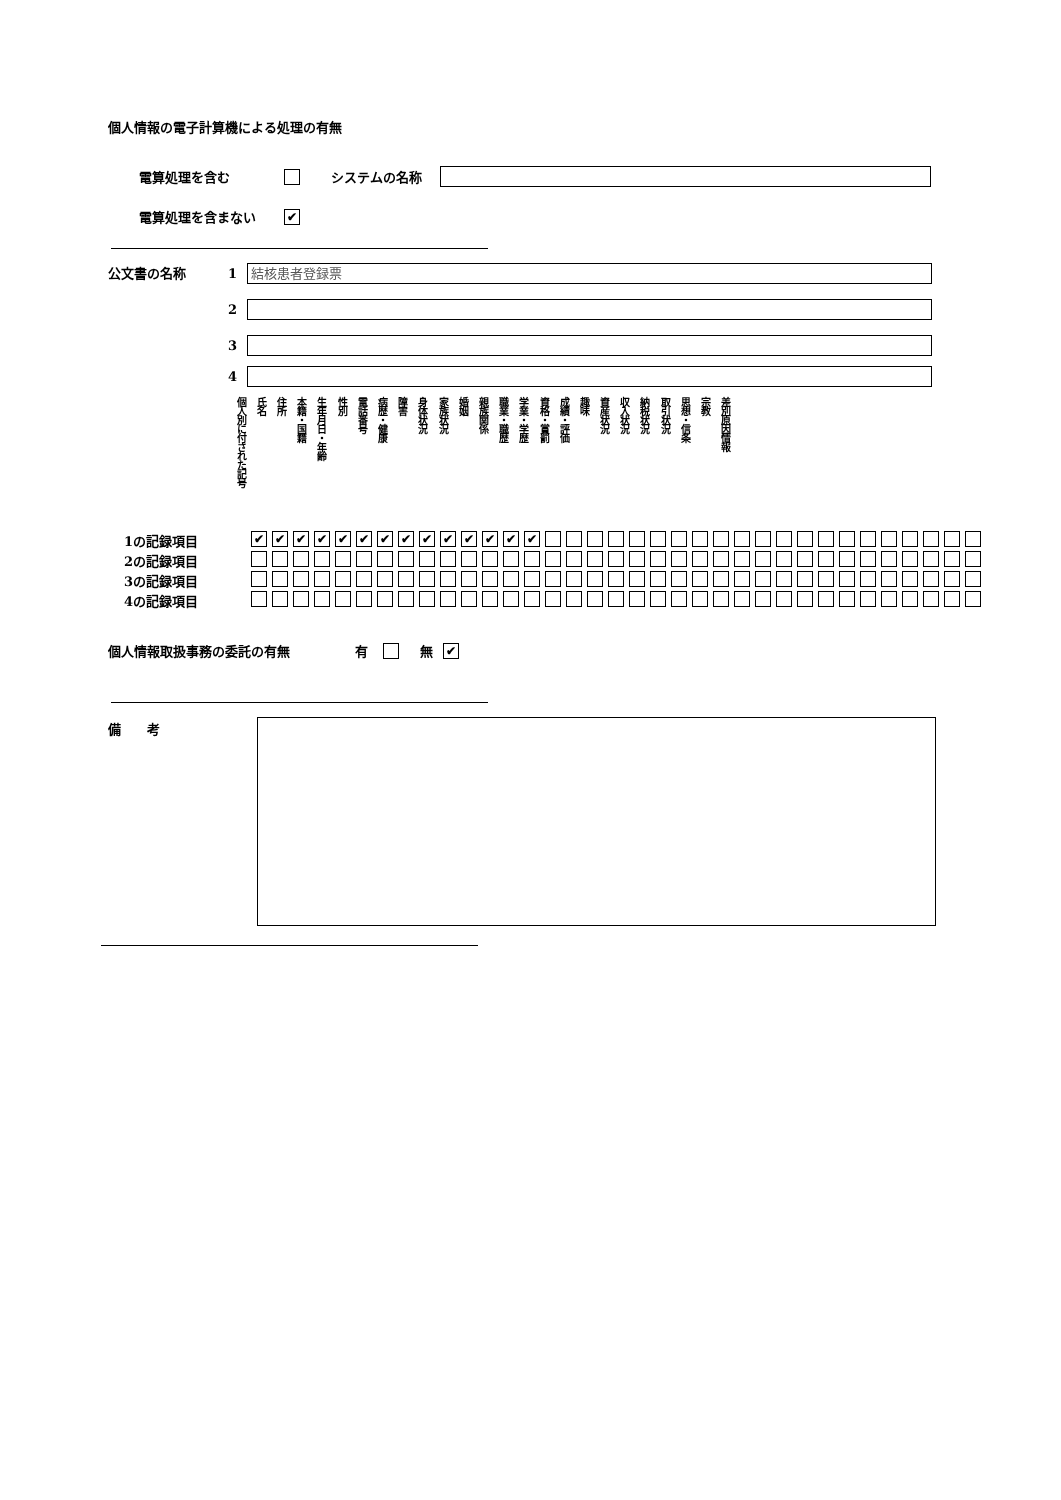個人情報の電子計算機による処理の有無
電算処理を含む システムの名称
電算処理を含まない ✔
公文書の名称
1 結核患者登録票
2
3
4
個人別に付された記号 氏名 住所 本籍・国籍 生年月日・年齢 性別 電話番号 病歴・健康 障害 身体状況 家族状況 婚姻 親族関係 職業・職歴 学業・学歴 資格・賞罰 成績・評価 趣味 資産状況 収入状況 納税状況 取引状況 思想・信条 宗教 差別原因情報
| 1の記録項目 | ✔ | ✔ | ✔ | ✔ | ✔ | ✔ | ✔ | ✔ | ✔ | ✔ | ✔ | ✔ | ✔ | ✔ | | | | | | | | | | | | | | | | | | | | | |
| 2の記録項目 | | | | | | | | | | | | | | | | | | | | | | | | | | | | | | | | | | | |
| 3の記録項目 | | | | | | | | | | | | | | | | | | | | | | | | | | | | | | | | | | | |
| 4の記録項目 | | | | | | | | | | | | | | | | | | | | | | | | | | | | | | | | | | | |
個人情報取扱事務の委託の有無 有 無 ✔
備　　考